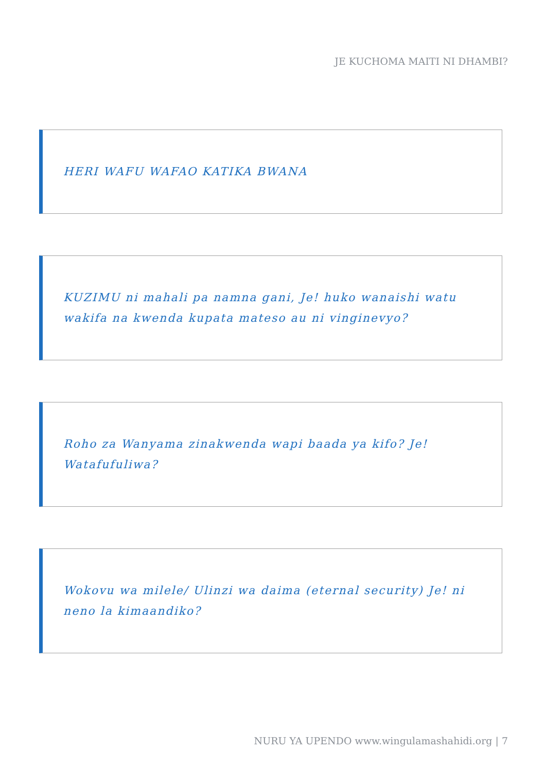JE KUCHOMA MAITI NI DHAMBI?
HERI WAFU WAFAO KATIKA BWANA
KUZIMU ni mahali pa namna gani, Je! huko wanaishi watu wakifa na kwenda kupata mateso au ni vinginevyo?
Roho za Wanyama zinakwenda wapi baada ya kifo? Je! Watafufuliwa?
Wokovu wa milele/ Ulinzi wa daima (eternal security) Je! ni neno la kimaandiko?
NURU YA UPENDO www.wingulamashahidi.org | 7